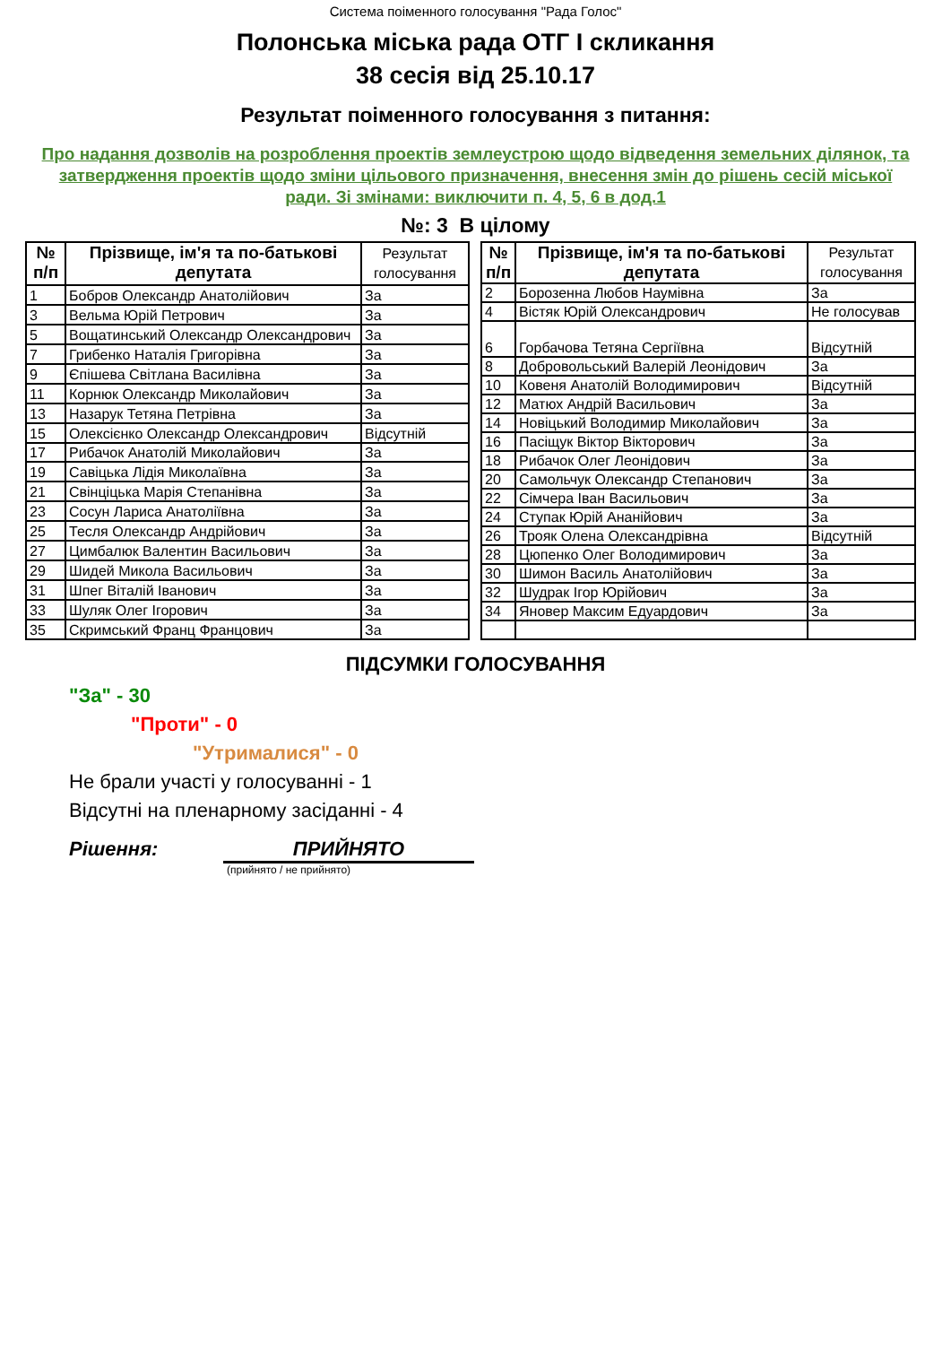Система поіменного голосування "Рада Голос"
Полонська міська рада ОТГ І скликання
38 сесія від 25.10.17
Результат поіменного голосування з питання:
Про надання дозволів на розроблення проектів землеустрою щодо відведення земельних ділянок, та затвердження проектів щодо зміни цільового призначення, внесення змін до рішень сесій міської ради. Зі змінами: виключити п. 4, 5, 6 в дод.1
№: 3 В цілому
| № п/п | Прізвище, ім'я та по-батькові депутата | Результат голосування |
| --- | --- | --- |
| 1 | Бобров Олександр Анатолійович | За |
| 3 | Вельма Юрій Петрович | За |
| 5 | Вощатинський Олександр Олександрович | За |
| 7 | Грибенко Наталія Григорівна | За |
| 9 | Єпішева Світлана Василівна | За |
| 11 | Корнюк Олександр Миколайович | За |
| 13 | Назарук Тетяна Петрівна | За |
| 15 | Олексієнко Олександр Олександрович | Відсутній |
| 17 | Рибачок Анатолій Миколайович | За |
| 19 | Савіцька Лідія Миколаївна | За |
| 21 | Свінціцька Марія Степанівна | За |
| 23 | Сосун Лариса Анатоліївна | За |
| 25 | Тесля Олександр Андрійович | За |
| 27 | Цимбалюк Валентин Васильович | За |
| 29 | Шидей Микола Васильович | За |
| 31 | Шпег Віталій Іванович | За |
| 33 | Шуляк Олег Ігорович | За |
| 35 | Скримський Франц Францович | За |
| № п/п | Прізвище, ім'я та по-батькові депутата | Результат голосування |
| --- | --- | --- |
| 2 | Борозенна Любов Наумівна | За |
| 4 | Вістяк Юрій Олександрович | Не голосував |
| 6 | Горбачова Тетяна Сергіївна | Відсутній |
| 8 | Добровольський Валерій Леонідович | За |
| 10 | Ковеня Анатолій Володимирович | Відсутній |
| 12 | Матюх Андрій Васильович | За |
| 14 | Новіцький Володимир Миколайович | За |
| 16 | Пасіщук Віктор Вікторович | За |
| 18 | Рибачок Олег Леонідович | За |
| 20 | Самольчук Олександр Степанович | За |
| 22 | Сімчера Іван Васильович | За |
| 24 | Ступак Юрій Ананійович | За |
| 26 | Трояк Олена Олександрівна | Відсутній |
| 28 | Цюпенко Олег Володимирович | За |
| 30 | Шимон Василь Анатолійович | За |
| 32 | Шудрак Ігор Юрійович | За |
| 34 | Яновер Максим Едуардович | За |
ПІДСУМКИ ГОЛОСУВАННЯ
"За" - 30
"Проти" - 0
"Утрималися" - 0
Не брали участі у голосуванні - 1
Відсутні на пленарному засіданні - 4
Рішення: ПРИЙНЯТО
(прийнято / не прийнято)